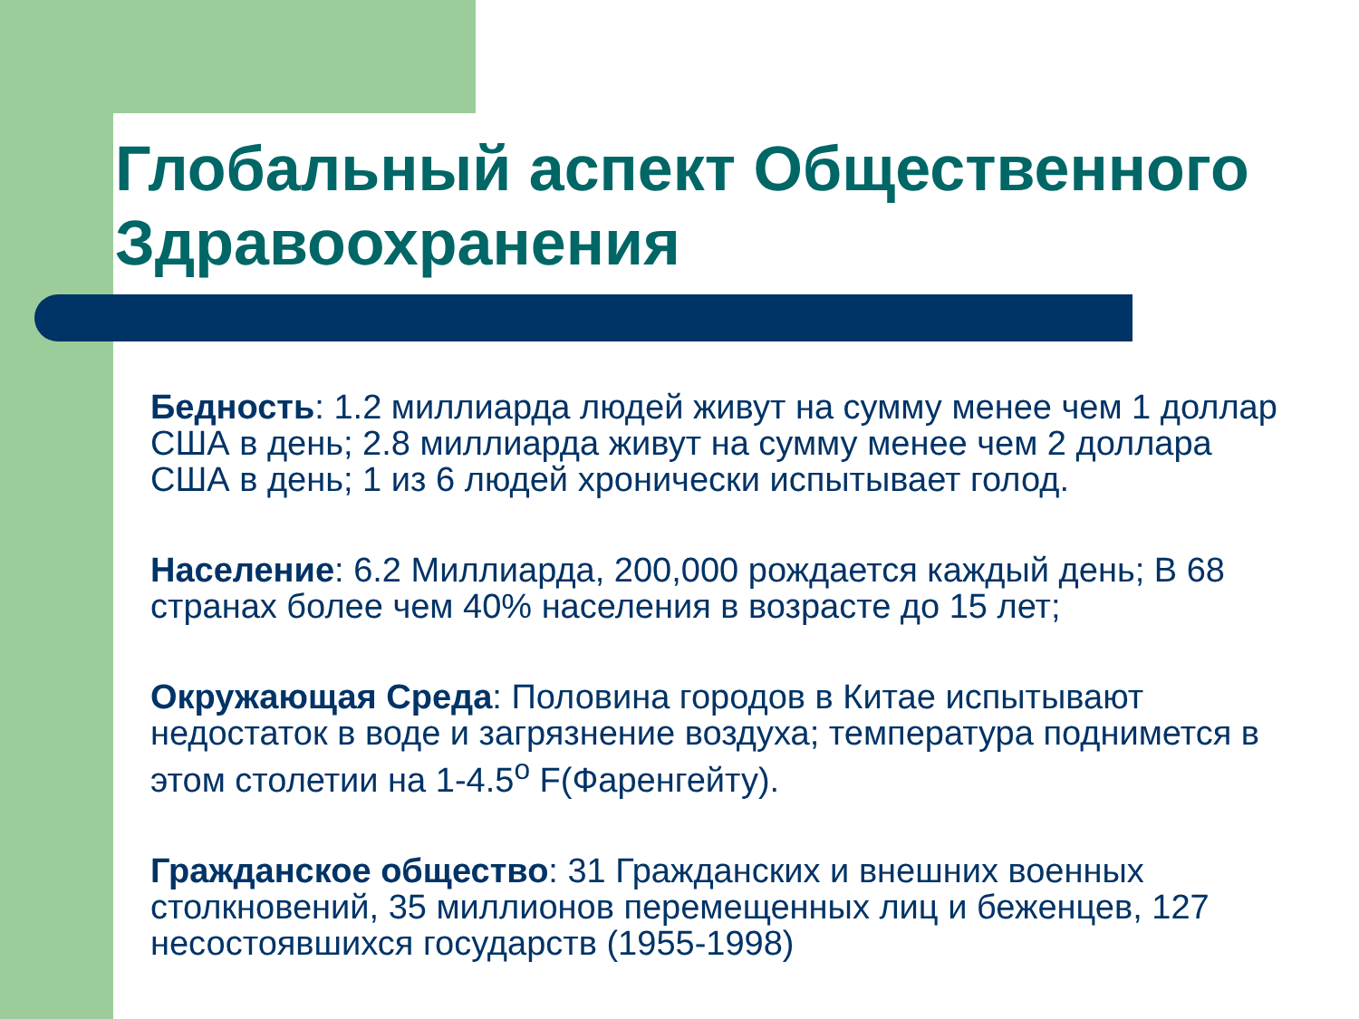Глобальный аспект Общественного Здравоохранения
Бедность: 1.2 миллиарда людей живут на сумму менее чем 1 доллар США в день; 2.8 миллиарда живут на сумму менее чем 2 доллара США в день; 1 из 6 людей хронически испытывает голод.
Население: 6.2 Миллиарда, 200,000 рождается каждый день; В 68 странах более чем 40% населения в возрасте до 15 лет;
Окружающая Среда: Половина городов в Китае испытывают недостаток в воде и загрязнение воздуха; температура поднимется в этом столетии на 1-4.5<sup>o</sup> F(Фаренгейту).
Гражданское общество: 31 Гражданских и внешних военных столкновений, 35 миллионов перемещенных лиц и беженцев, 127 несостоявшихся государств (1955-1998)